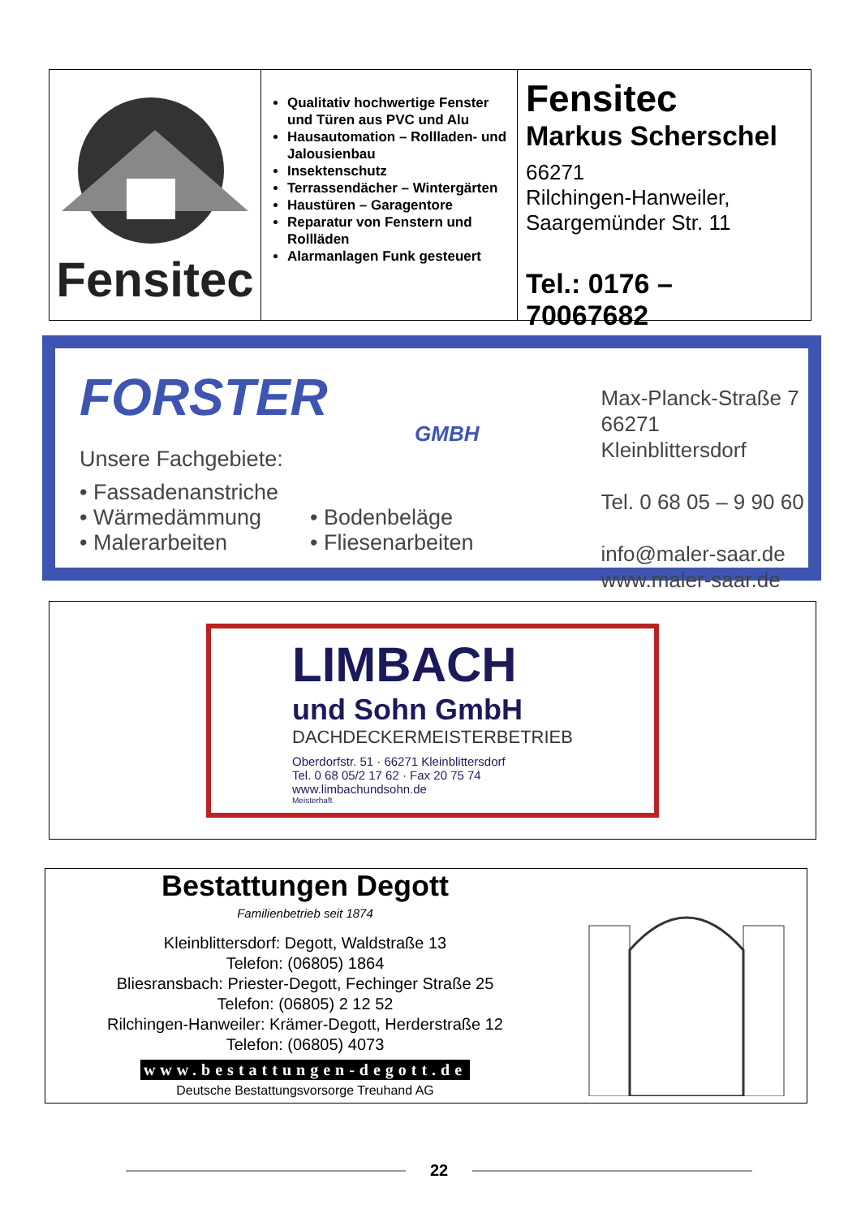Fensitec
Qualitativ hochwertige Fenster und Türen aus PVC und Alu
Hausautomation – Rollladen- und Jalousienbau
Insektenschutz
Terrassendächer – Wintergärten
Haustüren – Garagentore
Reparatur von Fenstern und Rollläden
Alarmanlagen Funk gesteuert
Fensitec
Markus Scherschel
66271
Rilchingen-Hanweiler,
Saargemünder Str. 11
Tel.: 0176 – 70067682
FORSTER
GMBH
Unsere Fachgebiete:
• Fassadenanstriche
• Wärmedämmung
• Malerarbeiten
• Bodenbeläge
• Fliesenarbeiten
Max-Planck-Straße 7
66271 Kleinblittersdorf
Tel. 0 68 05 – 9 90 60
info@maler-saar.de
www.maler-saar.de
LIMBACH
und Sohn GmbH
DACHDECKERMEISTERBETRIEB
Oberdorfstr. 51 · 66271 Kleinblittersdorf
Tel. 0 68 05/2 17 62 · Fax 20 75 74
www.limbachundsohn.de
Meisterhaft
Bestattungen Degott
Familienbetrieb seit 1874
Kleinblittersdorf: Degott, Waldstraße 13
Telefon: (06805) 1864
Bliesransbach: Priester-Degott, Fechinger Straße 25
Telefon: (06805) 2 12 52
Rilchingen-Hanweiler: Krämer-Degott, Herderstraße 12
Telefon: (06805) 4073
www.bestattungen-degott.de
Deutsche Bestattungsvorsorge Treuhand AG
22